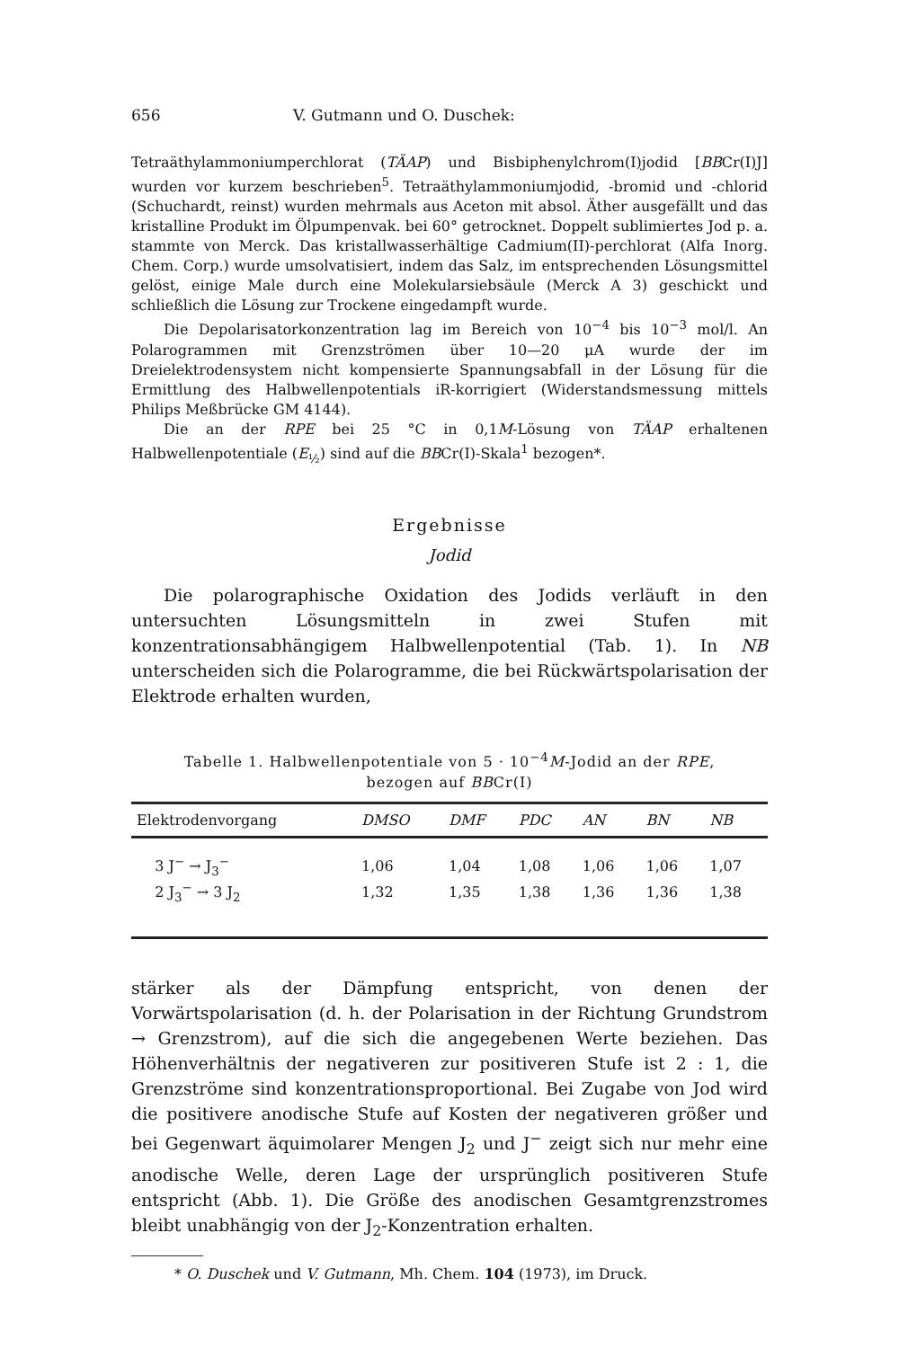656 V. Gutmann und O. Duschek:
Tetraäthylammoniumperchlorat (TÄAP) und Bisbiphenylchrom(I)jodid [BBCr(I)J] wurden vor kurzem beschrieben<sup>5</sup>. Tetraäthylammoniumjodid, -bromid und -chlorid (Schuchardt, reinst) wurden mehrmals aus Aceton mit absol. Äther ausgefällt und das kristalline Produkt im Ölpumpenvak. bei 60° getrocknet. Doppelt sublimiertes Jod p. a. stammte von Merck. Das kristallwasserhältige Cadmium(II)-perchlorat (Alfa Inorg. Chem. Corp.) wurde umsolvatisiert, indem das Salz, im entsprechenden Lösungsmittel gelöst, einige Male durch eine Molekularsiebsäule (Merck A 3) geschickt und schließlich die Lösung zur Trockene eingedampft wurde.
Die Depolarisatorkonzentration lag im Bereich von 10<sup>−4</sup> bis 10<sup>−3</sup> mol/l. An Polarogrammen mit Grenzströmen über 10—20 μA wurde der im Dreielektrodensystem nicht kompensierte Spannungsabfall in der Lösung für die Ermittlung des Halbwellenpotentials iR-korrigiert (Widerstandsmessung mittels Philips Meßbrücke GM 4144).
Die an der RPE bei 25 °C in 0,1M-Lösung von TÄAP erhaltenen Halbwellenpotentiale (E<sub>½</sub>) sind auf die BBCr(I)-Skala<sup>1</sup> bezogen*.
Ergebnisse
Jodid
Die polarographische Oxidation des Jodids verläuft in den untersuchten Lösungsmitteln in zwei Stufen mit konzentrationsabhängigem Halbwellenpotential (Tab. 1). In NB unterscheiden sich die Polarogramme, die bei Rückwärtspolarisation der Elektrode erhalten wurden,
Tabelle 1. Halbwellenpotentiale von 5 · 10<sup>−4</sup>M-Jodid an der RPE,
bezogen auf BBCr(I)
| Elektrodenvorgang | DMSO | DMF | PDC | AN | BN | NB |
| --- | --- | --- | --- | --- | --- | --- |
| 3 J<sup>−</sup> → J<sub>3</sub><sup>−</sup> | 1,06 | 1,04 | 1,08 | 1,06 | 1,06 | 1,07 |
| 2 J<sub>3</sub><sup>−</sup> → 3 J<sub>2</sub> | 1,32 | 1,35 | 1,38 | 1,36 | 1,36 | 1,38 |
stärker als der Dämpfung entspricht, von denen der Vorwärtspolarisation (d. h. der Polarisation in der Richtung Grundstrom → Grenzstrom), auf die sich die angegebenen Werte beziehen. Das Höhenverhältnis der negativeren zur positiveren Stufe ist 2 : 1, die Grenzströme sind konzentrationsproportional. Bei Zugabe von Jod wird die positivere anodische Stufe auf Kosten der negativeren größer und bei Gegenwart äquimolarer Mengen J<sub>2</sub> und J<sup>−</sup> zeigt sich nur mehr eine anodische Welle, deren Lage der ursprünglich positiveren Stufe entspricht (Abb. 1). Die Größe des anodischen Gesamtgrenzstromes bleibt unabhängig von der J<sub>2</sub>-Konzentration erhalten.
* O. Duschek und V. Gutmann, Mh. Chem. 104 (1973), im Druck.